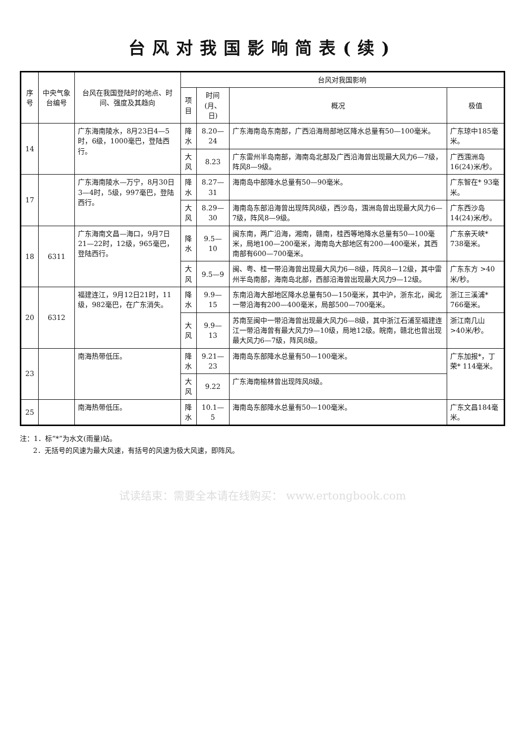台风对我国影响简表(续)
| 序号 | 中央气象台编号 | 台风在我国登陆时的地点、时间、强度及其趋向 | 台风对我国影响 | | | |
| --- | --- | --- | --- | --- | --- | --- |
| | | | 项目 | 时间(月、日) | 概况 | 极值 |
| 14 | | 广东海南陵水，8月23日4—5时，6级，1000毫巴，登陆西行。 | 降水 | 8.20—24 | 广东海南岛东南部，广西沿海局部地区降水总量有50—100毫米。 | 广东琼中185毫米。 |
| | | | 大风 | 8.23 | 广东雷州半岛南部，海南岛北部及广西沿海曾出现最大风力6—7级，阵风8—9级。 | 广西涠洲岛16(24)米/秒。 |
| 17 | | 广东海南陵水—万宁，8月30日3—4时，5级，997毫巴，登陆西行。 | 降水 | 8.27—31 | 海南岛中部降水总量有50—90毫米。 | 广东智在* 93毫米。 |
| | | | 大风 | 8.29—30 | 海南岛东部沿海曾出现阵风8级，西沙岛，涠洲岛曾出现最大风力6—7级，阵风8—9级。 | 广东西沙岛14(24)米/秒。 |
| 18 | 6311 | 广东海南文昌—海口，9月7日21—22时，12级，965毫巴，登陆西行。 | 降水 | 9.5—10 | 闽东南，两广沿海，湘南，赣南，桂西等地降水总量有50—100毫米，局地100—200毫米，海南岛大部地区有200—400毫米，其西南部有600—700毫米。 | 广东亲天峡* 738毫米。 |
| | | | 大风 | 9.5—9 | 闽、粤、桂一带沿海曾出现最大风力6—8级，阵风8—12级，其中雷州半岛南部，海南岛北部，西部沿海曾出现最大风力9—12级。 | 广东东方 >40米/秒。 |
| 20 | 6312 | 福建连江，9月12日21时，11级，982毫巴，在广东消失。 | 降水 | 9.9—15 | 东南沿海大部地区降水总量有50—150毫米，其中沪，浙东北，闽北一带沿海有200—400毫米，局部500—700毫米。 | 浙江三溪浦* 766毫米。 |
| | | | 大风 | 9.9—13 | 苏南至闽中一带沿海曾出现最大风力6—8级，其中浙江石浦至福建连江一带沿海曾有最大风力9—10级，局地12级。皖南，赣北也曾出现最大风力6—7级，阵风8级。 | 浙江南几山 >40米/秒。 |
| 23 | | 南海热带低压。 | 降水 | 9.21—23 | 海南岛东部降水总量有50—100毫米。 | 广东加报*，丁荣* 114毫米。 |
| | | | 大风 | 9.22 | 广东海南榆林曾出现阵风8级。 | |
| 25 | | 南海热带低压。 | 降水 | 10.1—5 | 海南岛东部降水总量有50—100毫米。 | 广东文昌184毫米。 |
注：1．标“*”为水文(雨量)站。
2．无括号的风速为最大风速，有括号的风速为极大风速，即阵风。
试读结束：需要全本请在线购买： www.ertongbook.com